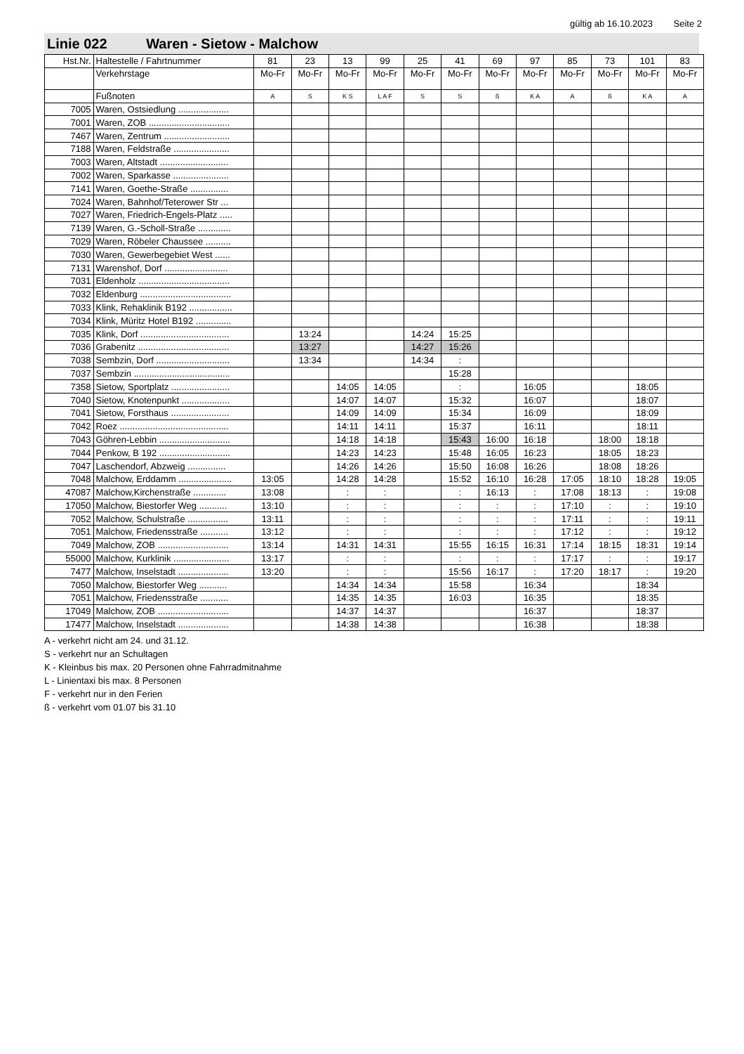gültig ab 16.10.2023 Seite 2
Linie 022 Waren - Sietow - Malchow
| Hst.Nr. | Haltestelle / Fahrtnummer | 81 | 23 | 13 | 99 | 25 | 41 | 69 | 97 | 85 | 73 | 101 | 83 |
| | Verkehrstage | Mo-Fr | Mo-Fr | Mo-Fr | Mo-Fr | Mo-Fr | Mo-Fr | Mo-Fr | Mo-Fr | Mo-Fr | Mo-Fr | Mo-Fr | Mo-Fr |
| | Fußnoten | A | S | K S | L A F | S | S | ß | K A | A | ß | K A | A |
| 7005 | Waren, Ostsiedlung .................... | | | | | | | | | | | | |
| 7001 | Waren, ZOB ................................ | | | | | | | | | | | | |
| 7467 | Waren, Zentrum .......................... | | | | | | | | | | | | |
| 7188 | Waren, Feldstraße ...................... | | | | | | | | | | | | |
| 7003 | Waren, Altstadt ........................... | | | | | | | | | | | | |
| 7002 | Waren, Sparkasse ...................... | | | | | | | | | | | | |
| 7141 | Waren, Goethe-Straße ............... | | | | | | | | | | | | |
| 7024 | Waren, Bahnhof/Teterower Str ... | | | | | | | | | | | | |
| 7027 | Waren, Friedrich-Engels-Platz ..... | | | | | | | | | | | | |
| 7139 | Waren, G.-Scholl-Straße ............. | | | | | | | | | | | | |
| 7029 | Waren, Röbeler Chaussee .......... | | | | | | | | | | | | |
| 7030 | Waren, Gewerbegebiet West ...... | | | | | | | | | | | | |
| 7131 | Warenshof, Dorf ......................... | | | | | | | | | | | | |
| 7031 | Eldenholz .................................... | | | | | | | | | | | | |
| 7032 | Eldenburg .................................... | | | | | | | | | | | | |
| 7033 | Klink, Rehaklinik B192 ................. | | | | | | | | | | | | |
| 7034 | Klink, Müritz Hotel B192 .............. | | | | | | | | | | | | |
| 7035 | Klink, Dorf ................................... | | 13:24 | | | 14:24 | 15:25 | | | | | | |
| 7036 | Grabenitz .................................... | | 13:27 | | | 14:27 | 15:26 | | | | | | |
| 7038 | Sembzin, Dorf ............................. | | 13:34 | | | 14:34 | : | | | | | | |
| 7037 | Sembzin ...................................... | | | | | | 15:28 | | | | | | |
| 7358 | Sietow, Sportplatz ....................... | | | 14:05 | 14:05 | | : | | 16:05 | | | 18:05 | |
| 7040 | Sietow, Knotenpunkt ................... | | | 14:07 | 14:07 | | 15:32 | | 16:07 | | | 18:07 | |
| 7041 | Sietow, Forsthaus ....................... | | | 14:09 | 14:09 | | 15:34 | | 16:09 | | | 18:09 | |
| 7042 | Roez ........................................... | | | 14:11 | 14:11 | | 15:37 | | 16:11 | | | 18:11 | |
| 7043 | Göhren-Lebbin ............................ | | | 14:18 | 14:18 | | 15:43 | 16:00 | 16:18 | | 18:00 | 18:18 | |
| 7044 | Penkow, B 192 ............................ | | | 14:23 | 14:23 | | 15:48 | 16:05 | 16:23 | | 18:05 | 18:23 | |
| 7047 | Laschendorf, Abzweig ............... | | | 14:26 | 14:26 | | 15:50 | 16:08 | 16:26 | | 18:08 | 18:26 | |
| 7048 | Malchow, Erddamm ..................... | 13:05 | | 14:28 | 14:28 | | 15:52 | 16:10 | 16:28 | 17:05 | 18:10 | 18:28 | 19:05 |
| 47087 | Malchow,Kirchenstraße ............. | 13:08 | | : | : | | : | 16:13 | : | 17:08 | 18:13 | : | 19:08 |
| 17050 | Malchow, Biestorfer Weg ........... | 13:10 | | : | : | | : | : | : | 17:10 | : | : | 19:10 |
| 7052 | Malchow, Schulstraße ................ | 13:11 | | : | : | | : | : | : | 17:11 | : | : | 19:11 |
| 7051 | Malchow, Friedensstraße ........... | 13:12 | | : | : | | : | : | : | 17:12 | : | : | 19:12 |
| 7049 | Malchow, ZOB ............................ | 13:14 | | 14:31 | 14:31 | | 15:55 | 16:15 | 16:31 | 17:14 | 18:15 | 18:31 | 19:14 |
| 55000 | Malchow, Kurklinik ...................... | 13:17 | | : | : | | : | : | : | 17:17 | : | : | 19:17 |
| 7477 | Malchow, Inselstadt .................... | 13:20 | | : | : | | 15:56 | 16:17 | : | 17:20 | 18:17 | : | 19:20 |
| 7050 | Malchow, Biestorfer Weg ........... | | | 14:34 | 14:34 | | 15:58 | | 16:34 | | | 18:34 | |
| 7051 | Malchow, Friedensstraße ........... | | | 14:35 | 14:35 | | 16:03 | | 16:35 | | | 18:35 | |
| 17049 | Malchow, ZOB ............................ | | | 14:37 | 14:37 | | | | 16:37 | | | 18:37 | |
| 17477 | Malchow, Inselstadt .................... | | | 14:38 | 14:38 | | | | 16:38 | | | 18:38 | |
A - verkehrt nicht am 24. und 31.12.
S - verkehrt nur an Schultagen
K - Kleinbus bis max. 20 Personen ohne Fahrradmitnahme
L - Linientaxi bis max. 8 Personen
F - verkehrt nur in den Ferien
ß - verkehrt vom 01.07 bis 31.10